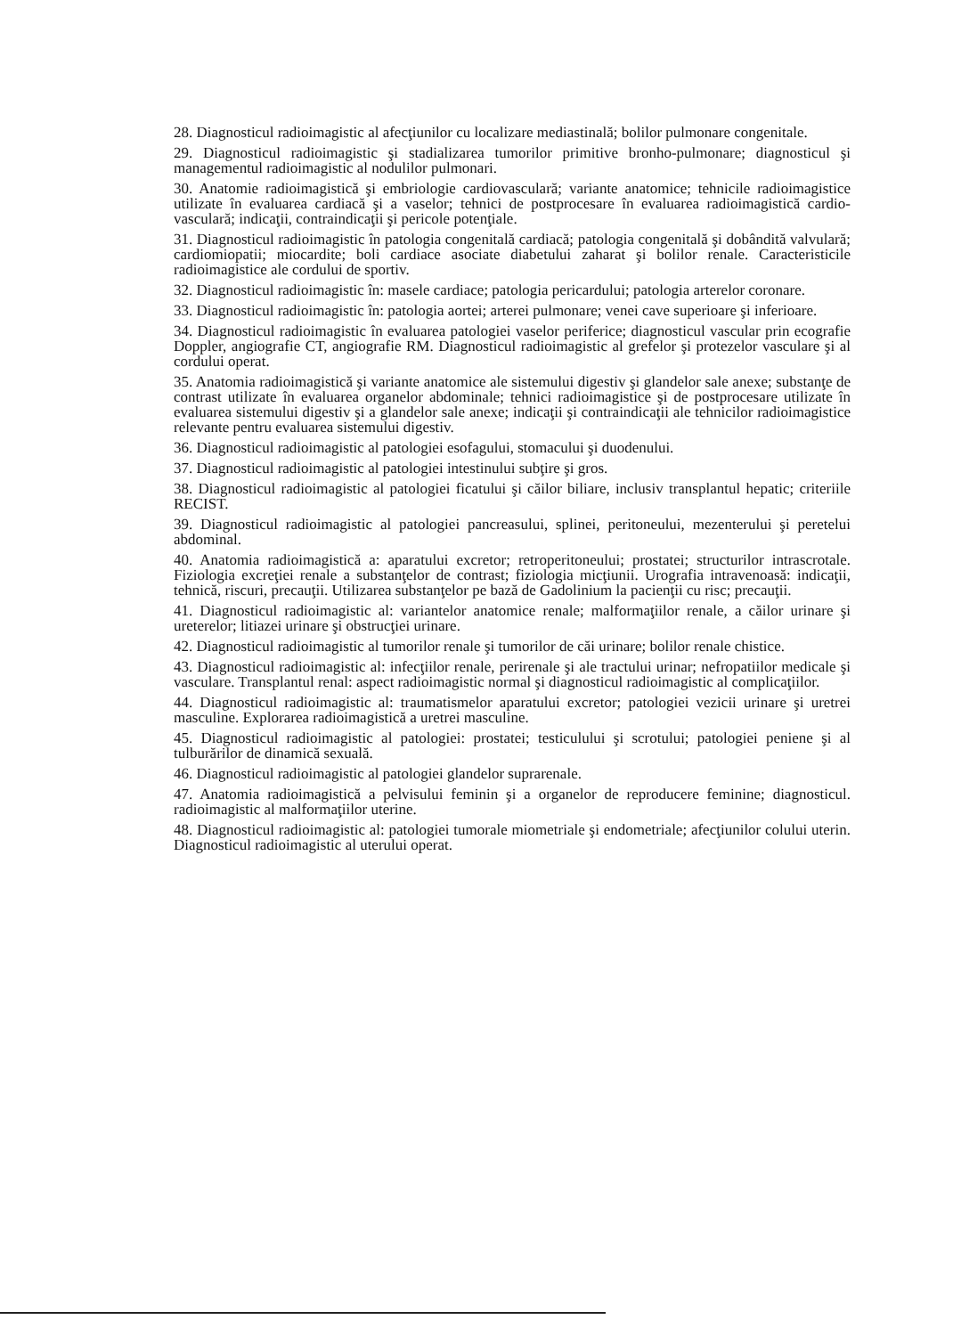28. Diagnosticul radioimagistic al afecţiunilor cu localizare mediastinală; bolilor pulmonare congenitale.
29. Diagnosticul radioimagistic şi stadializarea tumorilor primitive bronho-pulmonare; diagnosticul şi managementul radioimagistic al nodulilor pulmonari.
30. Anatomie radioimagistică şi embriologie cardiovasculară; variante anatomice; tehnicile radioimagistice utilizate în evaluarea cardiacă şi a vaselor; tehnici de postprocesare în evaluarea radioimagistică cardio-vasculară; indicaţii, contraindicaţii şi pericole potenţiale.
31. Diagnosticul radioimagistic în patologia congenitală cardiacă; patologia congenitală şi dobândită valvulară; cardiomiopatii; miocardite; boli cardiace asociate diabetului zaharat şi bolilor renale. Caracteristicile radioimagistice ale cordului de sportiv.
32. Diagnosticul radioimagistic în: masele cardiace; patologia pericardului; patologia arterelor coronare.
33. Diagnosticul radioimagistic în: patologia aortei; arterei pulmonare; venei cave superioare şi inferioare.
34. Diagnosticul radioimagistic în evaluarea patologiei vaselor periferice; diagnosticul vascular prin ecografie Doppler, angiografie CT, angiografie RM. Diagnosticul radioimagistic al grefelor şi protezelor vasculare şi al cordului operat.
35. Anatomia radioimagistică şi variante anatomice ale sistemului digestiv şi glandelor sale anexe; substanţe de contrast utilizate în evaluarea organelor abdominale; tehnici radioimagistice şi de postprocesare utilizate în evaluarea sistemului digestiv şi a glandelor sale anexe; indicaţii şi contraindicaţii ale tehnicilor radioimagistice relevante pentru evaluarea sistemului digestiv.
36. Diagnosticul radioimagistic al patologiei esofagului, stomacului şi duodenului.
37. Diagnosticul radioimagistic al patologiei intestinului subţire şi gros.
38. Diagnosticul radioimagistic al patologiei ficatului şi căilor biliare, inclusiv transplantul hepatic; criteriile RECIST.
39. Diagnosticul radioimagistic al patologiei pancreasului, splinei, peritoneului, mezenterului şi peretelui abdominal.
40. Anatomia radioimagistică a: aparatului excretor; retroperitoneului; prostatei; structurilor intrascrotale. Fiziologia excreţiei renale a substanţelor de contrast; fiziologia micţiunii. Urografia intravenoasă: indicaţii, tehnică, riscuri, precauţii. Utilizarea substanţelor pe bază de Gadolinium la pacienţii cu risc; precauţii.
41. Diagnosticul radioimagistic al: variantelor anatomice renale; malformaţiilor renale, a căilor urinare şi ureterelor; litiazei urinare şi obstrucţiei urinare.
42. Diagnosticul radioimagistic al tumorilor renale şi tumorilor de căi urinare; bolilor renale chistice.
43. Diagnosticul radioimagistic al: infecţiilor renale, perirenale şi ale tractului urinar; nefropatiilor medicale şi vasculare. Transplantul renal: aspect radioimagistic normal şi diagnosticul radioimagistic al complicaţiilor.
44. Diagnosticul radioimagistic al: traumatismelor aparatului excretor; patologiei vezicii urinare şi uretrei masculine. Explorarea radioimagistică a uretrei masculine.
45. Diagnosticul radioimagistic al patologiei: prostatei; testiculului şi scrotului; patologiei peniene şi al tulburărilor de dinamică sexuală.
46. Diagnosticul radioimagistic al patologiei glandelor suprarenale.
47. Anatomia radioimagistică a pelvisului feminin şi a organelor de reproducere feminine; diagnosticul. radioimagistic al malformaţiilor uterine.
48. Diagnosticul radioimagistic al: patologiei tumorale miometriale şi endometriale; afecţiunilor colului uterin. Diagnosticul radioimagistic al uterului operat.